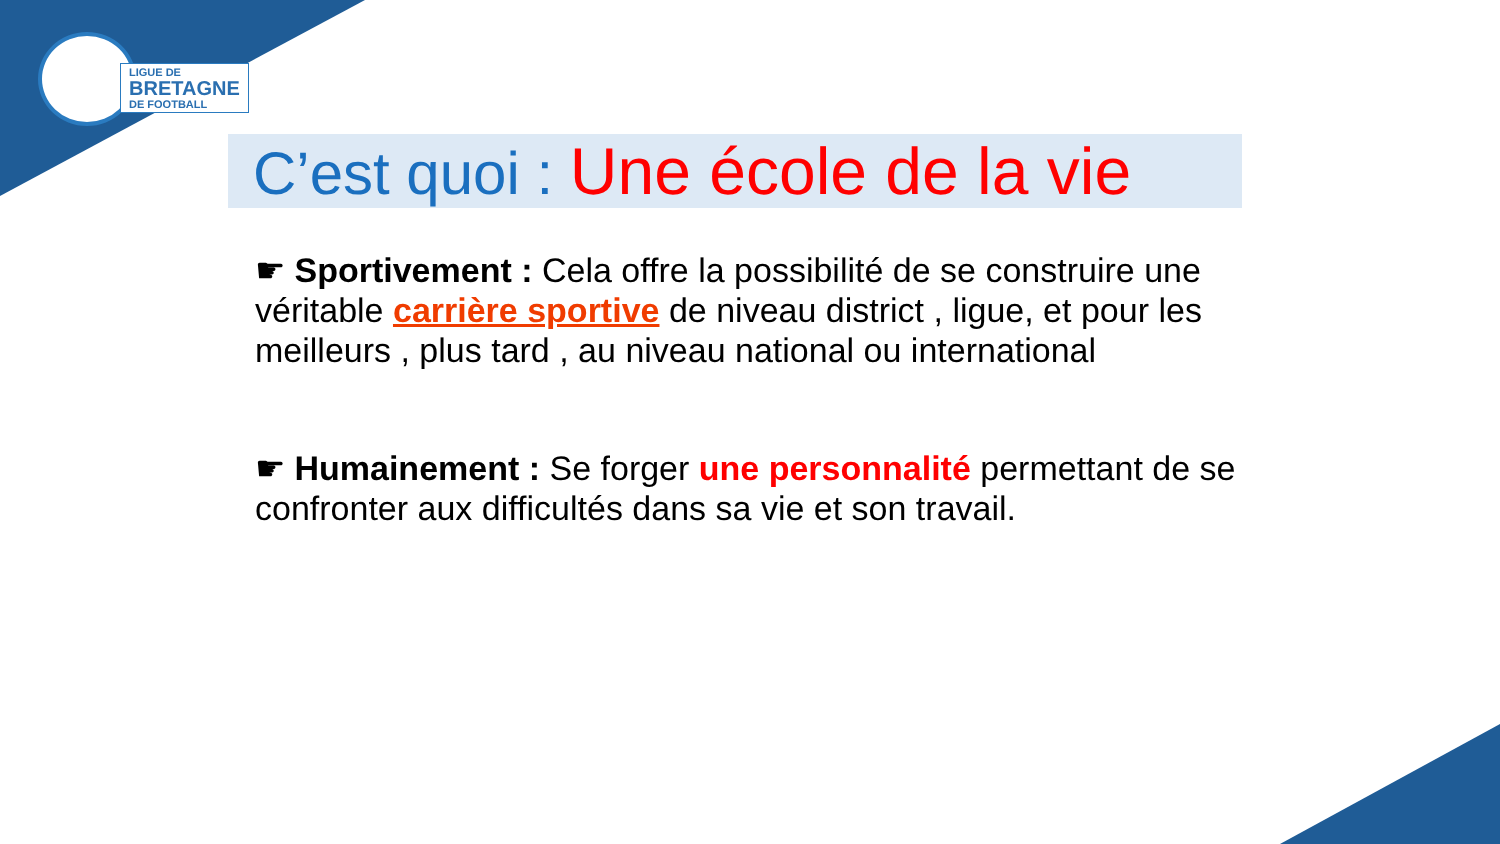LIGUE DE
BRETAGNE
DE FOOTBALL
C’est quoi : Une école de la vie
☛ Sportivement : Cela offre la possibilité de se construire une véritable carrière sportive de niveau district , ligue, et pour les meilleurs , plus tard , au niveau national ou international
☛ Humainement : Se forger une personnalité permettant de se confronter aux difficultés dans sa vie et son travail.